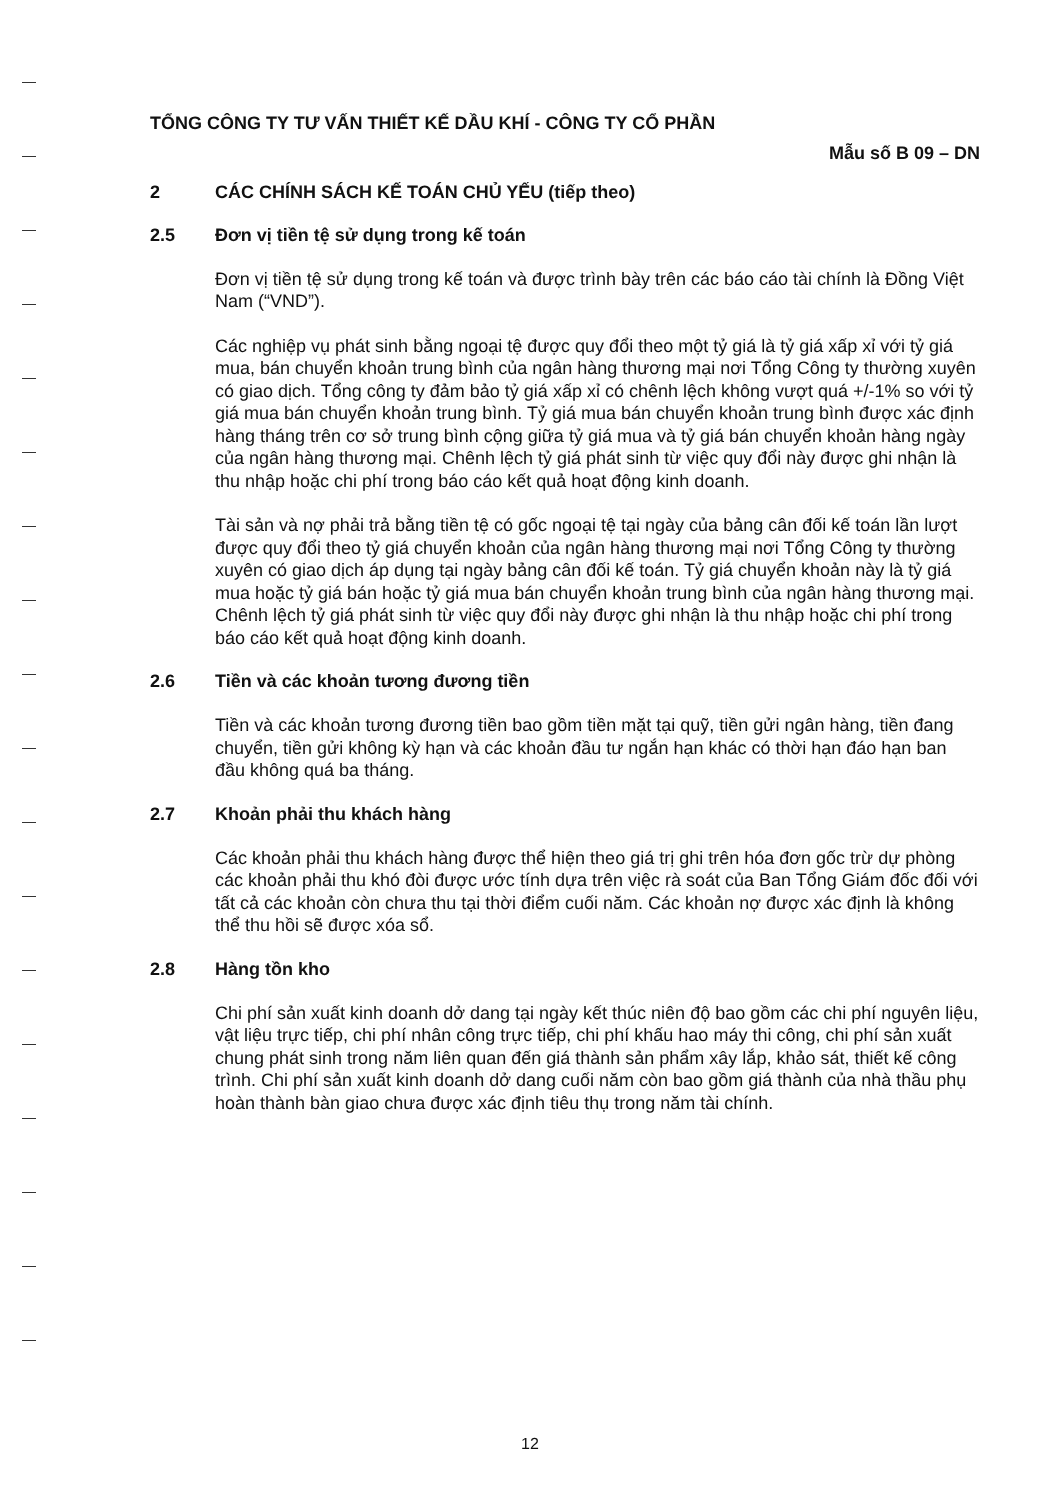TỔNG CÔNG TY TƯ VẤN THIẾT KẾ DẦU KHÍ - CÔNG TY CỔ PHẦN
Mẫu số B 09 – DN
2 CÁC CHÍNH SÁCH KẾ TOÁN CHỦ YẾU (tiếp theo)
2.5 Đơn vị tiền tệ sử dụng trong kế toán
Đơn vị tiền tệ sử dụng trong kế toán và được trình bày trên các báo cáo tài chính là Đồng Việt Nam (“VND”).
Các nghiệp vụ phát sinh bằng ngoại tệ được quy đổi theo một tỷ giá là tỷ giá xấp xỉ với tỷ giá mua, bán chuyển khoản trung bình của ngân hàng thương mại nơi Tổng Công ty thường xuyên có giao dịch. Tổng công ty đảm bảo tỷ giá xấp xỉ có chênh lệch không vượt quá +/-1% so với tỷ giá mua bán chuyển khoản trung bình. Tỷ giá mua bán chuyển khoản trung bình được xác định hàng tháng trên cơ sở trung bình cộng giữa tỷ giá mua và tỷ giá bán chuyển khoản hàng ngày của ngân hàng thương mại. Chênh lệch tỷ giá phát sinh từ việc quy đổi này được ghi nhận là thu nhập hoặc chi phí trong báo cáo kết quả hoạt động kinh doanh.
Tài sản và nợ phải trả bằng tiền tệ có gốc ngoại tệ tại ngày của bảng cân đối kế toán lần lượt được quy đổi theo tỷ giá chuyển khoản của ngân hàng thương mại nơi Tổng Công ty thường xuyên có giao dịch áp dụng tại ngày bảng cân đối kế toán. Tỷ giá chuyển khoản này là tỷ giá mua hoặc tỷ giá bán hoặc tỷ giá mua bán chuyển khoản trung bình của ngân hàng thương mại. Chênh lệch tỷ giá phát sinh từ việc quy đổi này được ghi nhận là thu nhập hoặc chi phí trong báo cáo kết quả hoạt động kinh doanh.
2.6 Tiền và các khoản tương đương tiền
Tiền và các khoản tương đương tiền bao gồm tiền mặt tại quỹ, tiền gửi ngân hàng, tiền đang chuyển, tiền gửi không kỳ hạn và các khoản đầu tư ngắn hạn khác có thời hạn đáo hạn ban đầu không quá ba tháng.
2.7 Khoản phải thu khách hàng
Các khoản phải thu khách hàng được thể hiện theo giá trị ghi trên hóa đơn gốc trừ dự phòng các khoản phải thu khó đòi được ước tính dựa trên việc rà soát của Ban Tổng Giám đốc đối với tất cả các khoản còn chưa thu tại thời điểm cuối năm. Các khoản nợ được xác định là không thể thu hồi sẽ được xóa sổ.
2.8 Hàng tồn kho
Chi phí sản xuất kinh doanh dở dang tại ngày kết thúc niên độ bao gồm các chi phí nguyên liệu, vật liệu trực tiếp, chi phí nhân công trực tiếp, chi phí khấu hao máy thi công, chi phí sản xuất chung phát sinh trong năm liên quan đến giá thành sản phẩm xây lắp, khảo sát, thiết kế công trình. Chi phí sản xuất kinh doanh dở dang cuối năm còn bao gồm giá thành của nhà thầu phụ hoàn thành bàn giao chưa được xác định tiêu thụ trong năm tài chính.
12